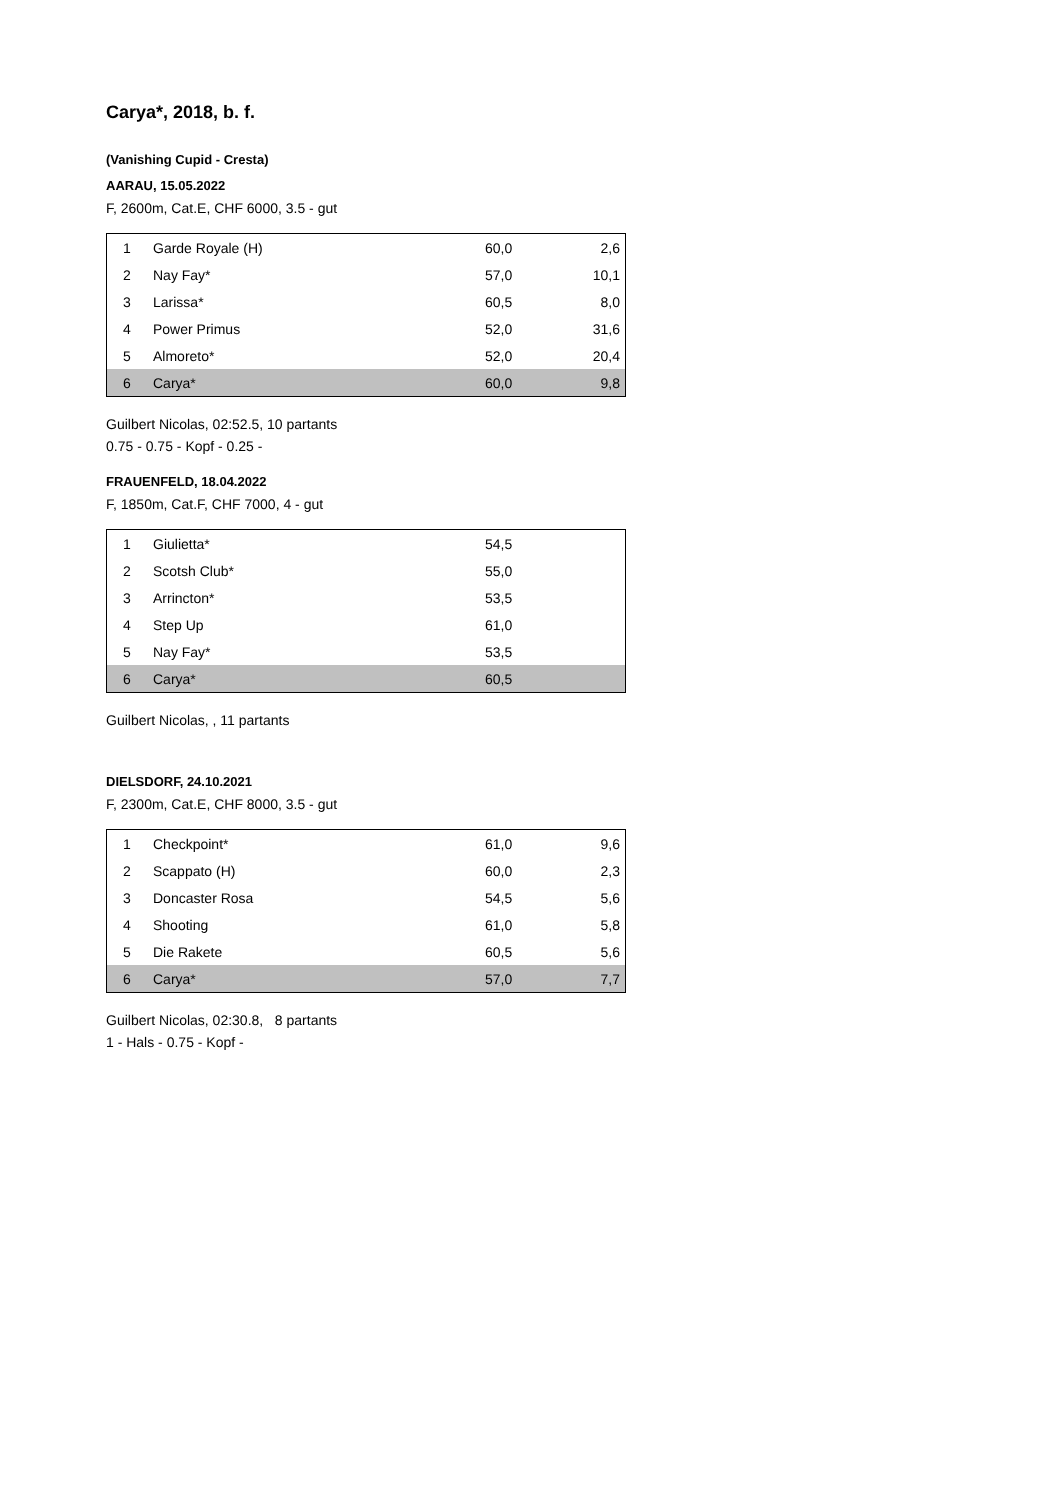Carya*, 2018, b. f.
(Vanishing Cupid - Cresta)
AARAU, 15.05.2022
F, 2600m, Cat.E, CHF 6000, 3.5 - gut
| 1 | Garde Royale (H) | 60,0 | 2,6 |
| 2 | Nay Fay* | 57,0 | 10,1 |
| 3 | Larissa* | 60,5 | 8,0 |
| 4 | Power Primus | 52,0 | 31,6 |
| 5 | Almoreto* | 52,0 | 20,4 |
| 6 | Carya* | 60,0 | 9,8 |
Guilbert Nicolas, 02:52.5, 10 partants
0.75 - 0.75 - Kopf - 0.25 -
FRAUENFELD, 18.04.2022
F, 1850m, Cat.F, CHF 7000, 4 - gut
| 1 | Giulietta* | 54,5 | |
| 2 | Scotsh Club* | 55,0 | |
| 3 | Arrincton* | 53,5 | |
| 4 | Step Up | 61,0 | |
| 5 | Nay Fay* | 53,5 | |
| 6 | Carya* | 60,5 | |
Guilbert Nicolas, , 11 partants
DIELSDORF, 24.10.2021
F, 2300m, Cat.E, CHF 8000, 3.5 - gut
| 1 | Checkpoint* | 61,0 | 9,6 |
| 2 | Scappato (H) | 60,0 | 2,3 |
| 3 | Doncaster Rosa | 54,5 | 5,6 |
| 4 | Shooting | 61,0 | 5,8 |
| 5 | Die Rakete | 60,5 | 5,6 |
| 6 | Carya* | 57,0 | 7,7 |
Guilbert Nicolas, 02:30.8, 8 partants
1 - Hals - 0.75 - Kopf -